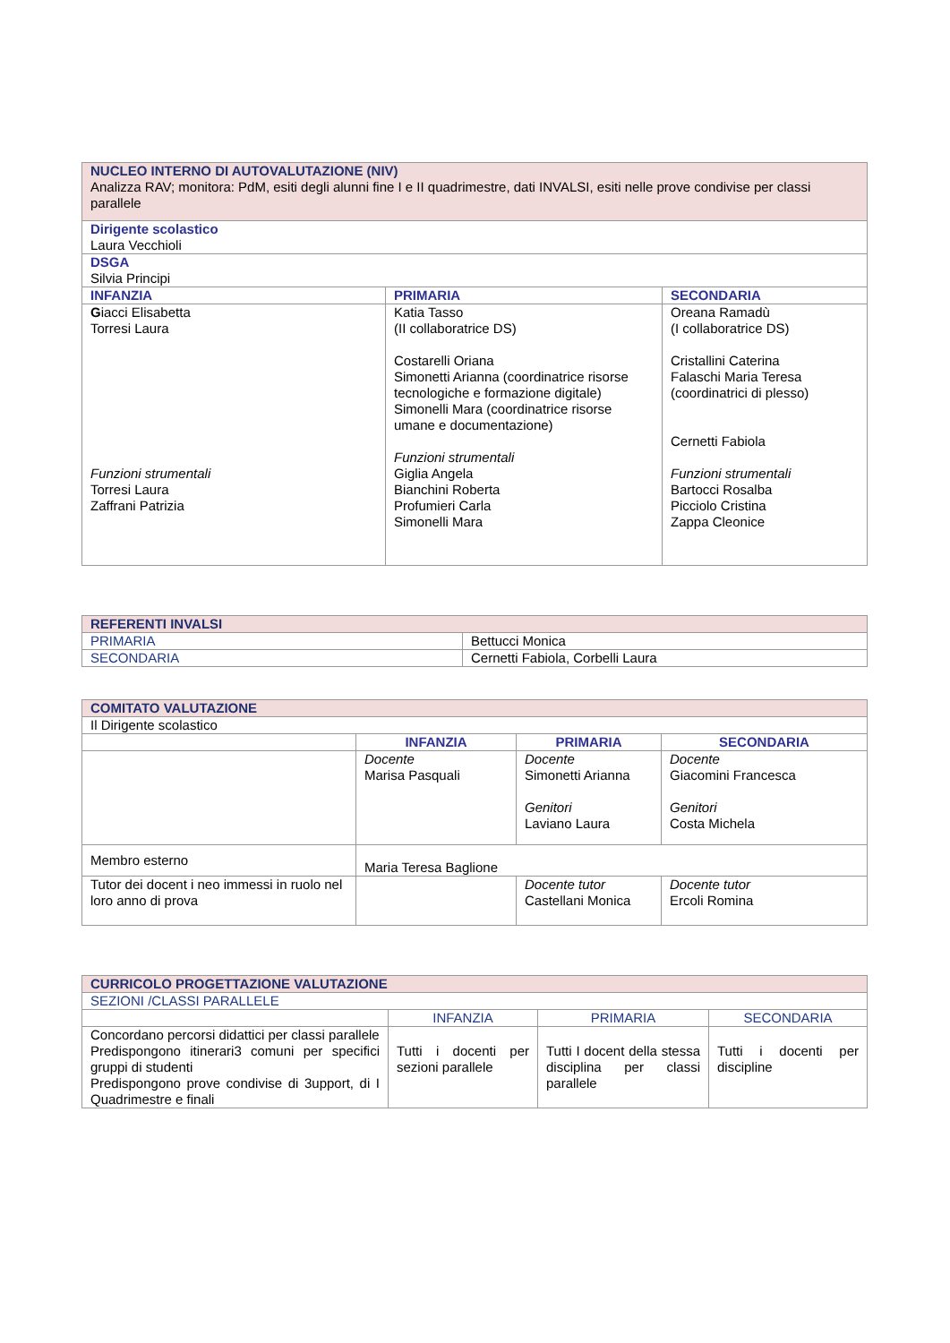| NUCLEO INTERNO DI AUTOVALUTAZIONE (NIV) Analizza RAV; monitora: PdM, esiti degli alunni fine I e II quadrimestre, dati INVALSI, esiti nelle prove condivise per classi parallele | | |
| Dirigente scolastico Laura Vecchioli | | |
| DSGA Silvia Principi | | |
| INFANZIA | PRIMARIA | SECONDARIA |
| G iacci Elisabetta Torresi Laura Funzioni strumentali Torresi Laura Zaffrani Patrizia | Katia Tasso (II collaboratrice DS) Costarelli Oriana Simonetti Arianna (coordinatrice risorse tecnologiche e formazione digitale) Simonelli Mara (coordinatrice risorse umane e documentazione) Funzioni strumentali Giglia Angela Bianchini Roberta Profumieri Carla Simonelli Mara | Oreana Ramadù (I collaboratrice DS) Cristallini Caterina Falaschi Maria Teresa (coordinatrici di plesso) Cernetti Fabiola Funzioni strumentali Bartocci Rosalba Picciolo Cristina Zappa Cleonice |
| REFERENTI INVALSI | |
| PRIMARIA | Bettucci Monica |
| SECONDARIA | Cernetti Fabiola, Corbelli Laura |
| COMITATO VALUTAZIONE | | | |
| Il Dirigente scolastico | | | |
| | INFANZIA | PRIMARIA | SECONDARIA |
| | Docente Marisa Pasquali | Docente Simonetti Arianna Genitori Laviano Laura | Docente Giacomini Francesca Genitori Costa Michela |
| Membro esterno | Maria Teresa Baglione | | |
| Tutor dei docent i neo immessi in ruolo nel loro anno di prova | | Docente tutor Castellani Monica | Docente tutor Ercoli Romina |
| CURRICOLO PROGETTAZIONE VALUTAZIONE | | | |
| SEZIONI /CLASSI PARALLELE | | | |
| | INFANZIA | PRIMARIA | SECONDARIA |
| Concordano percorsi didattici per classi parallele Predispongono itinerari3 comuni per specifici gruppi di studenti Predispongono prove condivise di 3upport, di I Quadrimestre e finali | Tutti i docenti per sezioni parallele | Tutti I docent della stessa disciplina per classi parallele | Tutti i docenti per discipline |